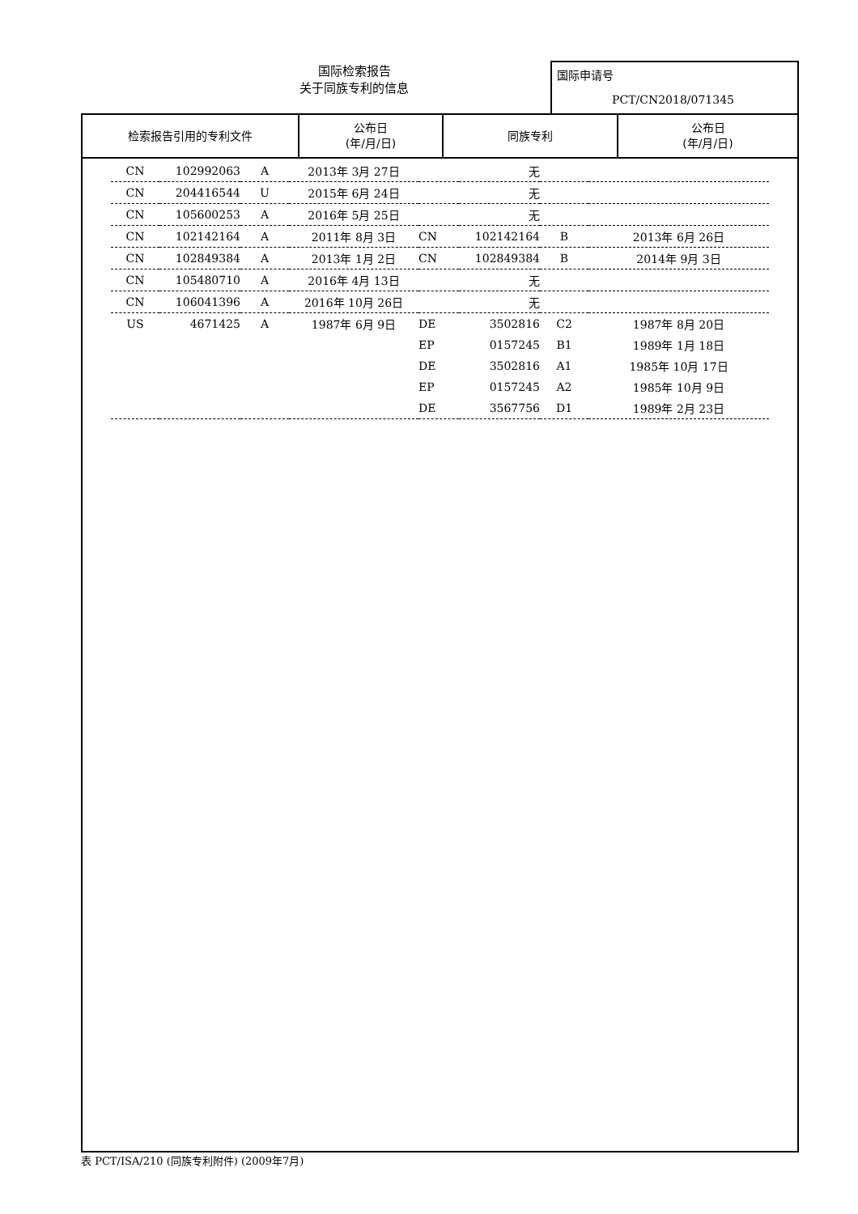国际检索报告
关于同族专利的信息
国际申请号
PCT/CN2018/071345
| 检索报告引用的专利文件 | 公布日 (年/月/日) | 同族专利 | 公布日 (年/月/日) |
| --- | --- | --- | --- |
| CN | 102992063 | A | 2013年 3月 27日 | | 无 | | |
| CN | 204416544 | U | 2015年 6月 24日 | | 无 | | |
| CN | 105600253 | A | 2016年 5月 25日 | | 无 | | |
| CN | 102142164 | A | 2011年 8月 3日 | CN | 102142164 | B | 2013年 6月 26日 |
| CN | 102849384 | A | 2013年 1月 2日 | CN | 102849384 | B | 2014年 9月 3日 |
| CN | 105480710 | A | 2016年 4月 13日 | | 无 | | |
| CN | 106041396 | A | 2016年 10月 26日 | | 无 | | |
| US | 4671425 | A | 1987年 6月 9日 | DE | 3502816 | C2 | 1987年 8月 20日 |
| | | | | EP | 0157245 | B1 | 1989年 1月 18日 |
| | | | | DE | 3502816 | A1 | 1985年 10月 17日 |
| | | | | EP | 0157245 | A2 | 1985年 10月 9日 |
| | | | | DE | 3567756 | D1 | 1989年 2月 23日 |
表 PCT/ISA/210 (同族专利附件) (2009年7月)